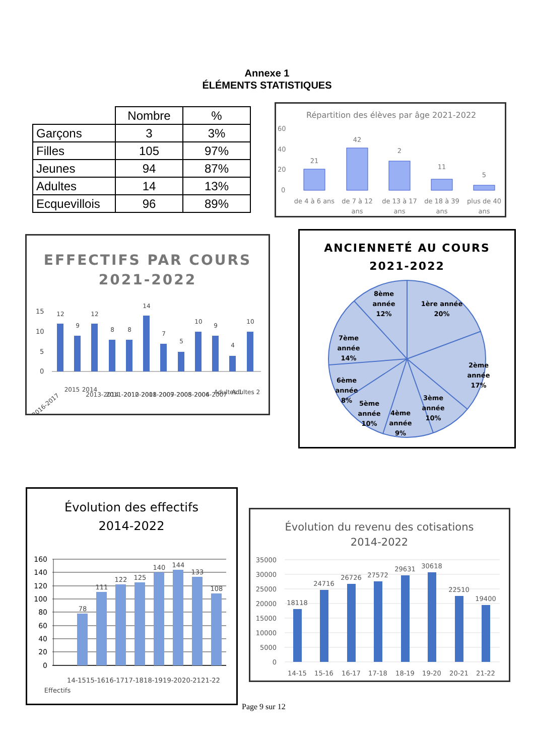Annexe 1
ÉLÉMENTS STATISTIQUES
| | Nombre | % |
| --- | --- | --- |
| Garçons | 3 | 3% |
| Filles | 105 | 97% |
| Jeunes | 94 | 87% |
| Adultes | 14 | 13% |
| Ecquevillois | 96 | 89% |
Répartition des élèves par âge 2021-2022
60
40
20
0
21
42
2
11
5
de 4 à 6 ans
de 7 à 12
ans
de 13 à 17
ans
de 18 à 39
ans
plus de 40
ans
EFFECTIFS PAR COURS
2021-2022
15
10
5
0
12
9
12
8
8
14
7
5
10
9
4
10
2016-2017
2015
2014
2013-2014
2011-2012
2010-2011
2008-2009
2007-2008
2005-2006
2004-2007
Adultes 1
Adultes 2
ANCIENNETÉ AU COURS
2021-2022
1ère année
20%
2ème
année
17%
3ème
année
10%
4ème
année
9%
5ème
année
10%
6ème
année
8%
7ème
année
14%
8ème
année
12%
Évolution des effectifs
2014-2022
160
140
120
100
80
60
40
20
0
78
111
122
125
140
144
133
108
Effectifs
14-15
15-16
16-17
17-18
18-19
19-20
20-21
21-22
Évolution du revenu des cotisations
2014-2022
35000
30000
25000
20000
15000
10000
5000
0
18118
24716
26726
27572
29631
30618
22510
19400
14-15
15-16
16-17
17-18
18-19
19-20
20-21
21-22
Page 9 sur 12